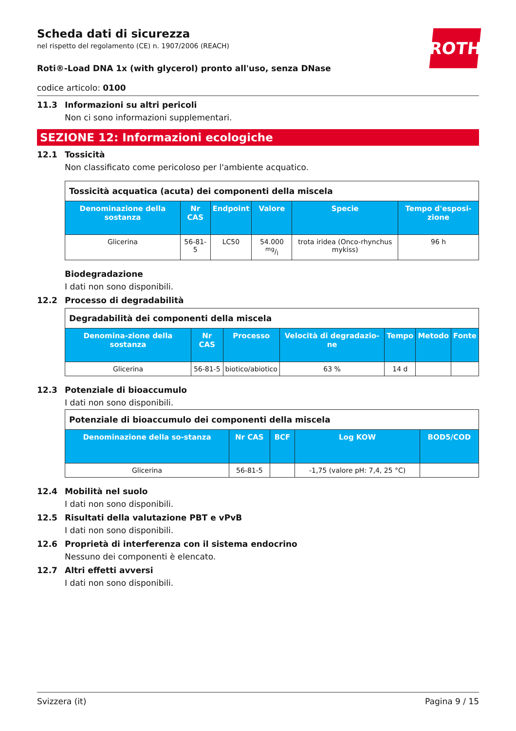ROTH
Scheda dati di sicurezza
nel rispetto del regolamento (CE) n. 1907/2006 (REACH)
Roti®-Load DNA 1x (with glycerol) pronto all'uso, senza DNase
codice articolo: 0100
11.3 Informazioni su altri pericoli
Non ci sono informazioni supplementari.
SEZIONE 12: Informazioni ecologiche
12.1 Tossicità
Non classificato come pericoloso per l'ambiente acquatico.
| Tossicità acquatica (acuta) dei componenti della miscela | | | | | |
| Denominazione della sostanza | Nr CAS | Endpoint | Valore | Specie | Tempo d'esposi-zione |
| Glicerina | 56-81-5 | LC50 | 54.000 mg/l | trota iridea (Onco-rhynchus mykiss) | 96 h |
Biodegradazione
I dati non sono disponibili.
12.2 Processo di degradabilità
| Degradabilità dei componenti della miscela | | | | | | |
| Denomina-zione della sostanza | Nr CAS | Processo | Velocità di degradazio-ne | Tempo | Metodo | Fonte |
| Glicerina | 56-81-5 | biotico/abiotico | 63 % | 14 d | | |
12.3 Potenziale di bioaccumulo
I dati non sono disponibili.
| Potenziale di bioaccumulo dei componenti della miscela | | | | |
| Denominazione della so-stanza | Nr CAS | BCF | Log KOW | BOD5/COD |
| Glicerina | 56-81-5 | | -1,75 (valore pH: 7,4, 25 °C) | |
12.4 Mobilità nel suolo
I dati non sono disponibili.
12.5 Risultati della valutazione PBT e vPvB
I dati non sono disponibili.
12.6 Proprietà di interferenza con il sistema endocrino
Nessuno dei componenti è elencato.
12.7 Altri effetti avversi
I dati non sono disponibili.
Svizzera (it) Pagina 9 / 15